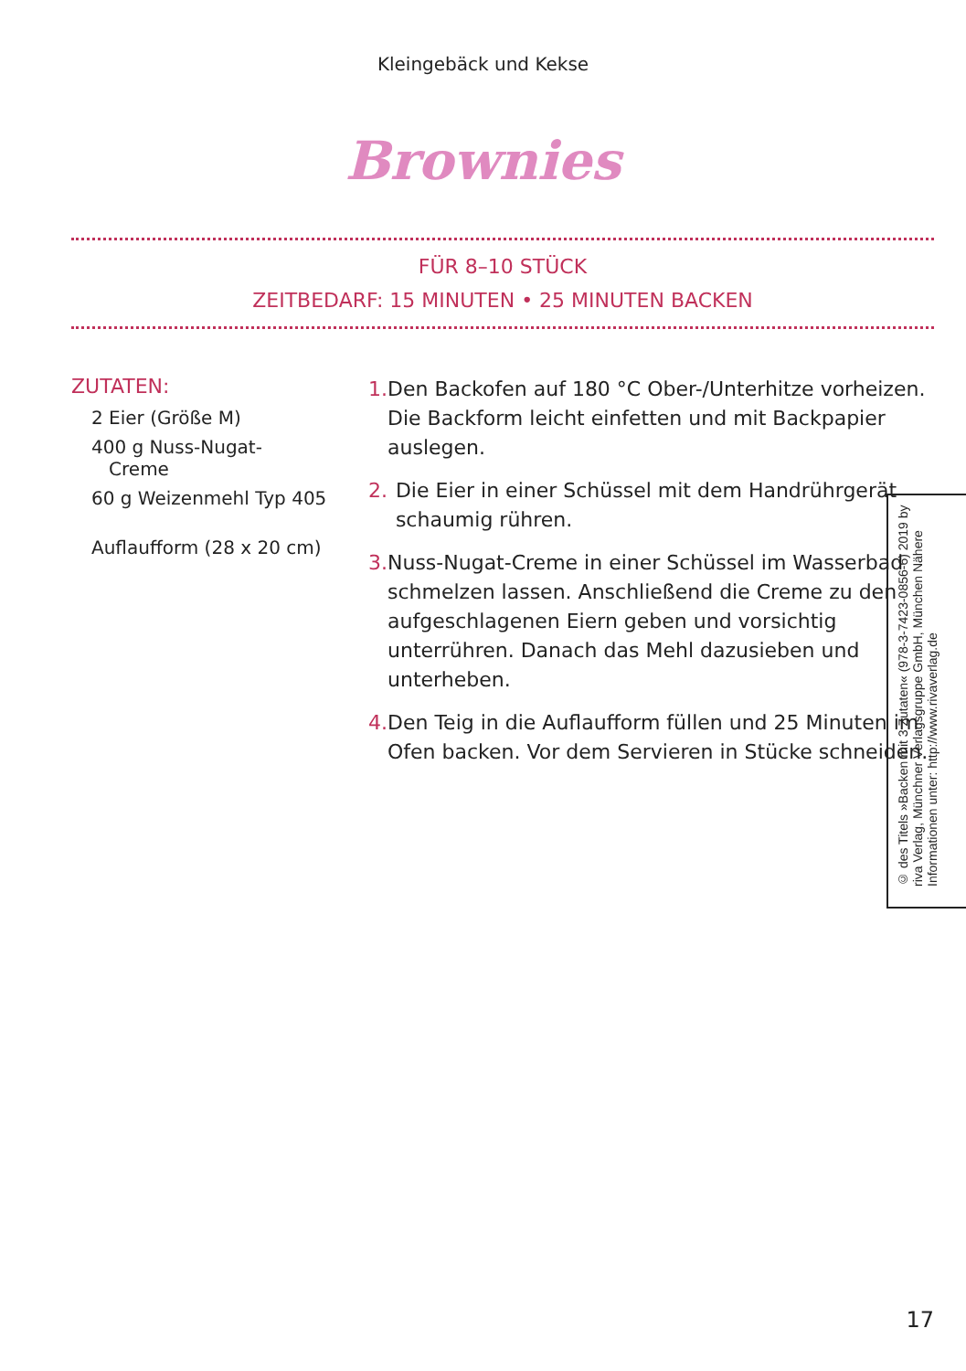Kleingebäck und Kekse
Brownies
FÜR 8–10 STÜCK
ZEITBEDARF: 15 MINUTEN • 25 MINUTEN BACKEN
ZUTATEN:
2 Eier (Größe M)
400 g Nuss-Nugat-
Creme
60 g Weizenmehl Typ 405
Auflaufform (28 x 20 cm)
1. Den Backofen auf 180 °C Ober-/Unterhitze vorheizen. Die Backform leicht einfetten und mit Backpapier auslegen.
2. Die Eier in einer Schüssel mit dem Handrühr­gerät schaumig rühren.
3. Nuss-Nugat-Creme in einer Schüssel im Wasser­bad schmelzen lassen. Anschließend die Creme zu den aufgeschlagenen Eiern geben und vorsichtig unterrühren. Danach das Mehl dazusieben und unterheben.
4. Den Teig in die Auflaufform füllen und 25 Minuten im Ofen backen. Vor dem Servieren in Stücke schneiden.
© des Titels »Backen mit 3 Zutaten« (978-3-7423-0856-6) 2019 by riva Verlag, Münchner Verlagsgruppe GmbH, München Nähere Informationen unter: http://www.rivaverlag.de
17